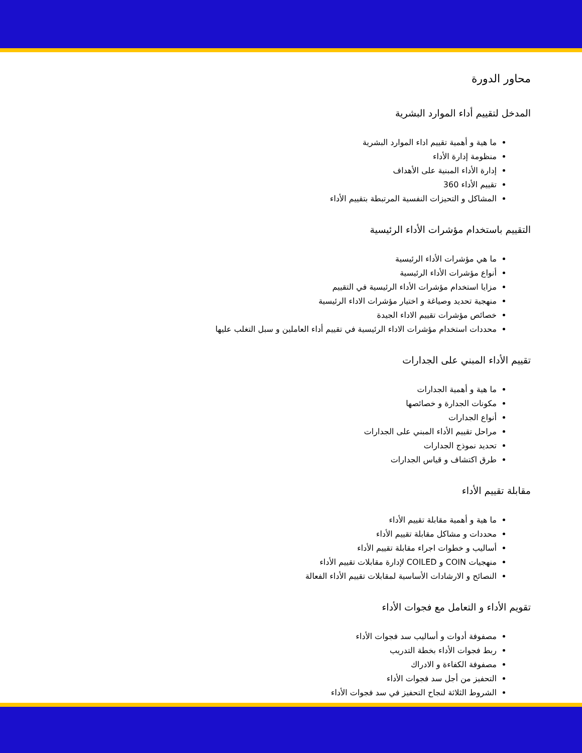محاور الدورة
المدخل لتقييم أداء الموارد البشرية
ما هية و أهمية تقييم اداء الموارد البشرية
منظومة إدارة الأداء
إدارة الأداء المبنية على الأهداف
تقييم الأداء 360
المشاكل و التحيزات النفسية المرتبطة بتقييم الأداء
التقييم باستخدام مؤشرات الأداء الرئيسية
ما هي مؤشرات الأداء الرئيسية
أنواع مؤشرات الأداء الرئيسية
مزايا استخدام مؤشرات الأداء الرئيسية في التقييم
منهجية تحديد وصياغة و اختيار مؤشرات الاداء الرئيسية
خصائص مؤشرات تقييم الاداء الجيدة
محددات استخدام مؤشرات الاداء الرئيسية في تقييم أداء العاملين و سبل التغلب عليها
تقييم الأداء المبني على الجدارات
ما هية و أهمية الجدارات
مكونات الجدارة و خصائصها
أنواع الجدارات
مراحل تقييم الأداء المبني على الجدارات
تحديد نموذج الجدارات
طرق اكتشاف و قياس الجدارات
مقابلة تقييم الأداء
ما هية و أهمية مقابلة تقييم الأداء
محددات و مشاكل مقابلة تقييم الأداء
أساليب و خطوات اجراء مقابلة تقييم الأداء
منهجيات COIN و COILED لإدارة مقابلات تقييم الأداء
النصائح و الارشادات الأساسية لمقابلات تقييم الأداء الفعالة
تقويم الأداء و التعامل مع فجوات الأداء
مصفوفة أدوات و أساليب سد فجوات الأداء
ربط فجوات الأداء بخطة التدريب
مصفوفة الكفاءة و الادراك
التحفيز من أجل سد فجوات الأداء
الشروط الثلاثة لنجاح التحفيز في سد فجوات الأداء